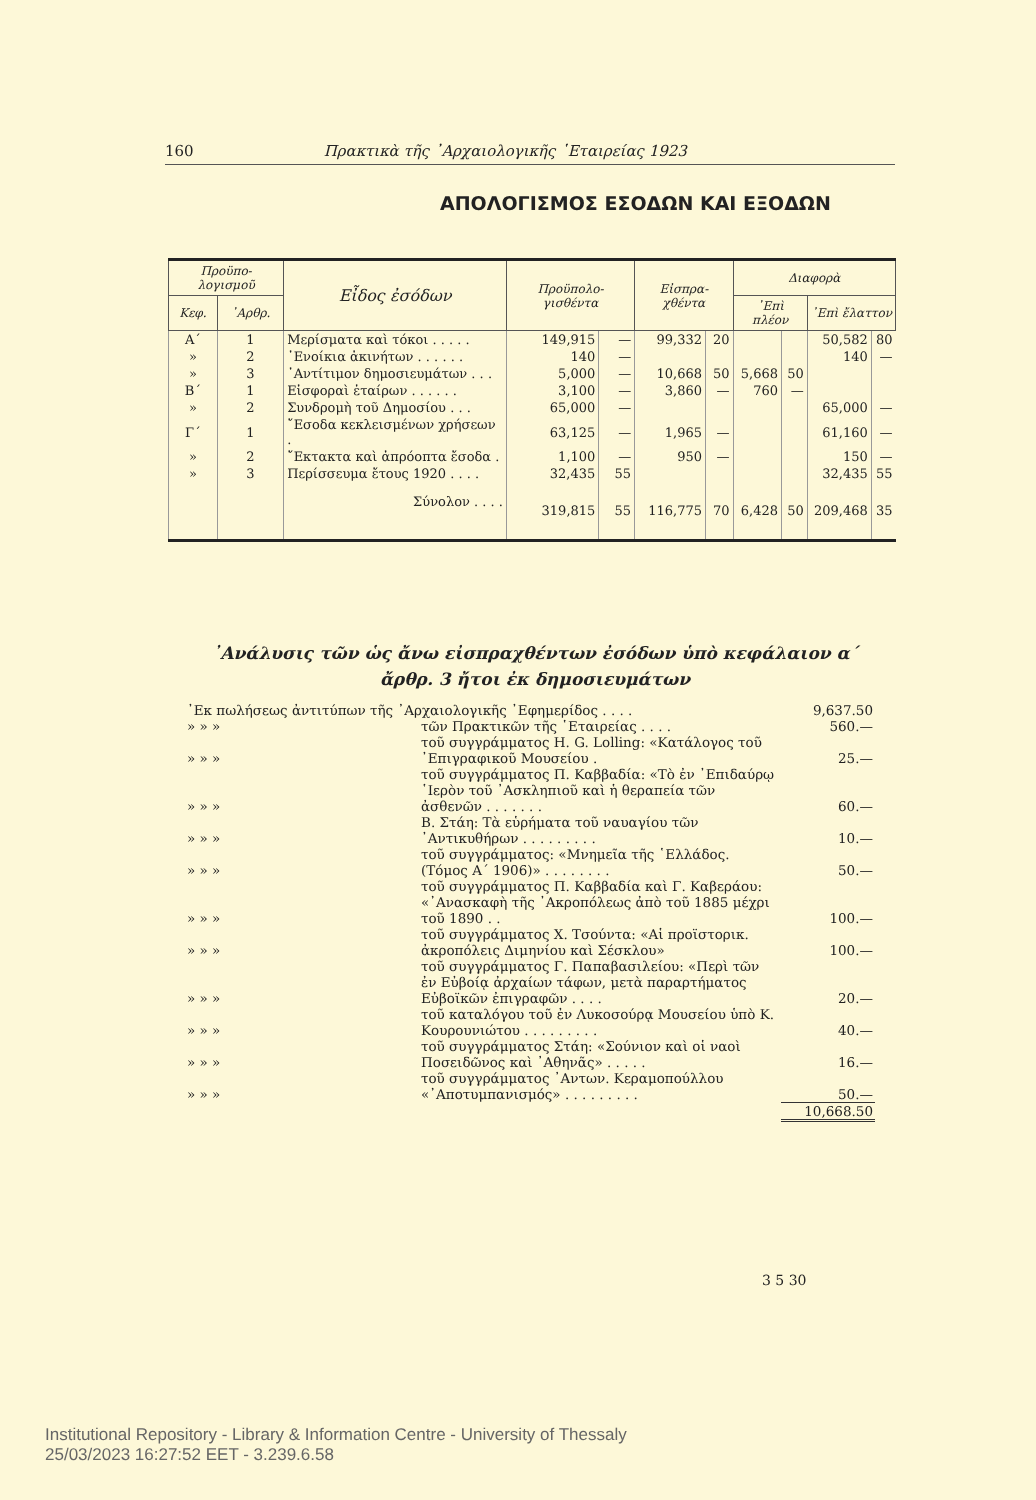160 Πρακτικὰ τῆς ᾿Αρχαιολογικῆς ῾Εταιρείας 1923
ΑΠΟΛΟΓΙΣΜΟΣ ΕΣΟΔΩΝ ΚΑΙ ΕΞΟΔΩΝ
| Προϋπο-λογισμοῦ | | Εἶδος ἐσόδων | Προϋπολο-γισθέντα | | Εἰσπρα-χθέντα | | Διαφορὰ | | | |
| --- | --- | --- | --- | --- | --- | --- | --- | --- | --- | --- |
| Κεφ. | ᾿Αρθρ. | | | | | | ᾿Επὶ πλέον | | ᾿Επὶ ἔλαττον | |
| Α´ | 1 | Μερίσματα καὶ τόκοι . . . . . | 149,915 | — | 99,332 | 20 | | | 50,582 | 80 |
| » | 2 | ᾿Ενοίκια ἀκινήτων . . . . . . | 140 | — | | | | | 140 | — |
| » | 3 | ᾿Αντίτιμον δημοσιευμάτων . . . | 5,000 | — | 10,668 | 50 | 5,668 | 50 | | |
| Β´ | 1 | Εἰσφοραὶ ἑταίρων . . . . . . | 3,100 | — | 3,860 | — | 760 | — | | |
| » | 2 | Συνδρομὴ τοῦ Δημοσίου . . . | 65,000 | — | | | | | 65,000 | — |
| Γ´ | 1 | ῎Εσοδα κεκλεισμένων χρήσεων . | 63,125 | — | 1,965 | — | | | 61,160 | — |
| » | 2 | ῎Εκτακτα καὶ ἀπρόοπτα ἔσοδα . | 1,100 | — | 950 | — | | | 150 | — |
| » | 3 | Περίσσευμα ἔτους 1920 . . . . | 32,435 | 55 | | | | | 32,435 | 55 |
| | | Σύνολον . . . . | 319,815 | 55 | 116,775 | 70 | 6,428 | 50 | 209,468 | 35 |
᾿Ανάλυσις τῶν ὡς ἄνω εἰσπραχθέντων ἐσόδων ὑπὸ κεφάλαιον α´
ἄρθρ. 3 ἤτοι ἐκ δημοσιευμάτων
| ᾿Εκ πωλήσεως ἀντιτύπων τῆς ᾿Αρχαιολογικῆς ᾿Εφημερίδος . . . . | | 9,637.50 |
| » » » | τῶν Πρακτικῶν τῆς ῾Εταιρείας . . . . | 560.— |
| » » » | τοῦ συγγράμματος H. G. Lolling: «Κατάλογος τοῦ ᾿Επιγραφικοῦ Μουσείου . | 25.— |
| » » » | τοῦ συγγράμματος Π. Καββαδία: «Τὸ ἐν ᾿Επιδαύρῳ ῾Ιερὸν τοῦ ᾿Ασκληπιοῦ καὶ ἡ θεραπεία τῶν ἀσθενῶν . . . . . . . | 60.— |
| » » » | Β. Στάη: Τὰ εὑρήματα τοῦ ναυαγίου τῶν ᾿Αντικυθήρων . . . . . . . . . | 10.— |
| » » » | τοῦ συγγράμματος: «Μνημεῖα τῆς ῾Ελλάδος. (Τόμος Α´ 1906)» . . . . . . . . | 50.— |
| » » » | τοῦ συγγράμματος Π. Καββαδία καὶ Γ. Καβεράου: «᾿Ανασκαφὴ τῆς ᾿Ακροπόλεως ἀπὸ τοῦ 1885 μέχρι τοῦ 1890 . . | 100.— |
| » » » | τοῦ συγγράμματος Χ. Τσούντα: «Αἱ προϊστορικ. ἀκροπόλεις Διμηνίου καὶ Σέσκλου» | 100.— |
| » » » | τοῦ συγγράμματος Γ. Παπαβασιλείου: «Περὶ τῶν ἐν Εὐβοίᾳ ἀρχαίων τάφων, μετὰ παραρτήματος Εὐβοϊκῶν ἐπιγραφῶν . . . . | 20.— |
| » » » | τοῦ καταλόγου τοῦ ἐν Λυκοσούρᾳ Μουσείου ὑπὸ Κ. Κουρουνιώτου . . . . . . . . . | 40.— |
| » » » | τοῦ συγγράμματος Στάη: «Σούνιον καὶ οἱ ναοὶ Ποσειδῶνος καὶ ᾿Αθηνᾶς» . . . . . | 16.— |
| » » » | τοῦ συγγράμματος ᾿Αντων. Κεραμοπούλλου «᾿Αποτυμπανισμός» . . . . . . . . . | 50.— |
| | | 10,668.50 |
3 5 30
Institutional Repository - Library & Information Centre - University of Thessaly
25/03/2023 16:27:52 EET - 3.239.6.58